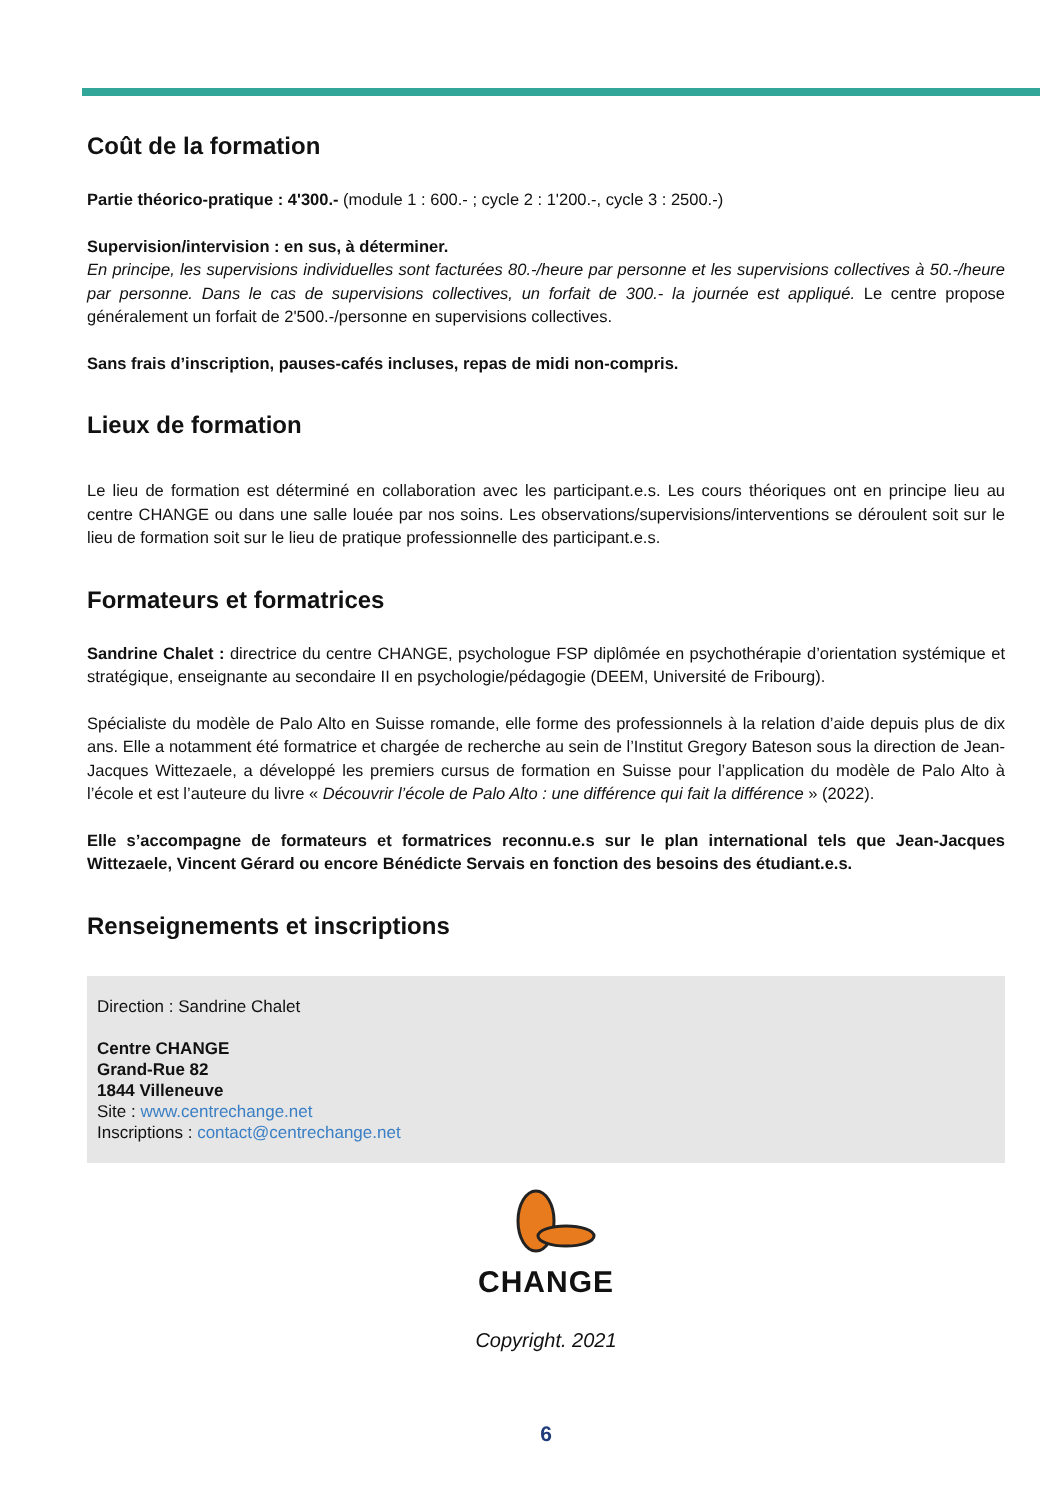Coût de la formation
Partie théorico-pratique : 4'300.- (module 1 : 600.- ; cycle 2 : 1'200.-, cycle 3 : 2500.-)
Supervision/intervision : en sus, à déterminer.
En principe, les supervisions individuelles sont facturées 80.-/heure par personne et les supervisions collectives à 50.-/heure par personne. Dans le cas de supervisions collectives, un forfait de 300.- la journée est appliqué. Le centre propose généralement un forfait de 2'500.-/personne en supervisions collectives.
Sans frais d’inscription, pauses-cafés incluses, repas de midi non-compris.
Lieux de formation
Le lieu de formation est déterminé en collaboration avec les participant.e.s. Les cours théoriques ont en principe lieu au centre CHANGE ou dans une salle louée par nos soins. Les observations/supervisions/interventions se déroulent soit sur le lieu de formation soit sur le lieu de pratique professionnelle des participant.e.s.
Formateurs et formatrices
Sandrine Chalet : directrice du centre CHANGE, psychologue FSP diplômée en psychothérapie d’orientation systémique et stratégique, enseignante au secondaire II en psychologie/pédagogie (DEEM, Université de Fribourg).
Spécialiste du modèle de Palo Alto en Suisse romande, elle forme des professionnels à la relation d’aide depuis plus de dix ans. Elle a notamment été formatrice et chargée de recherche au sein de l’Institut Gregory Bateson sous la direction de Jean-Jacques Wittezaele, a développé les premiers cursus de formation en Suisse pour l’application du modèle de Palo Alto à l’école et est l’auteure du livre « Découvrir l’école de Palo Alto : une différence qui fait la différence » (2022).
Elle s’accompagne de formateurs et formatrices reconnu.e.s sur le plan international tels que Jean-Jacques Wittezaele, Vincent Gérard ou encore Bénédicte Servais en fonction des besoins des étudiant.e.s.
Renseignements et inscriptions
Direction : Sandrine Chalet
Centre CHANGE
Grand-Rue 82
1844 Villeneuve
Site : www.centrechange.net
Inscriptions : contact@centrechange.net
CHANGE
Copyright. 2021
6